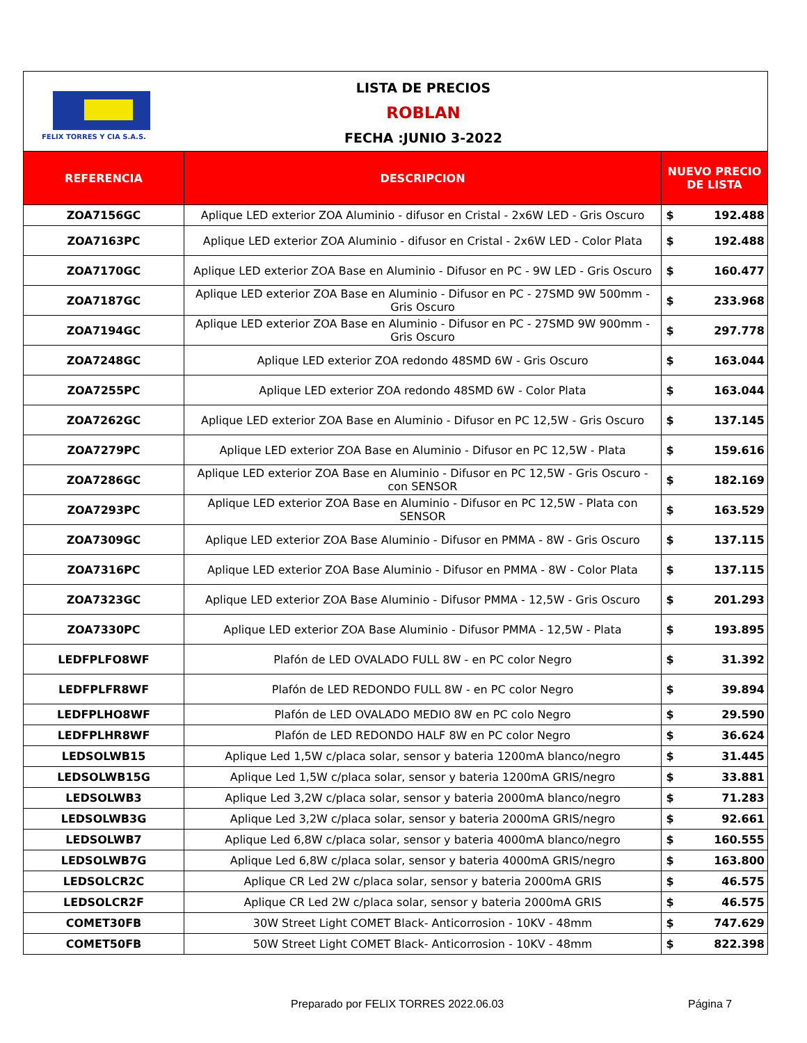FELIX TORRES Y CIA S.A.S.
LISTA DE PRECIOS
ROBLAN
FECHA :JUNIO 3-2022
| REFERENCIA | DESCRIPCION | NUEVO PRECIO DE LISTA | |
| --- | --- | --- | --- |
| ZOA7156GC | Aplique LED exterior ZOA Aluminio - difusor en Cristal - 2x6W LED - Gris Oscuro | $ | 192.488 |
| ZOA7163PC | Aplique LED exterior ZOA Aluminio - difusor en Cristal - 2x6W LED - Color Plata | $ | 192.488 |
| ZOA7170GC | Aplique LED exterior ZOA Base en Aluminio - Difusor en PC - 9W LED - Gris Oscuro | $ | 160.477 |
| ZOA7187GC | Aplique LED exterior ZOA Base en Aluminio - Difusor en PC - 27SMD 9W 500mm - Gris Oscuro | $ | 233.968 |
| ZOA7194GC | Aplique LED exterior ZOA Base en Aluminio - Difusor en PC - 27SMD 9W 900mm - Gris Oscuro | $ | 297.778 |
| ZOA7248GC | Aplique LED exterior ZOA redondo 48SMD 6W - Gris Oscuro | $ | 163.044 |
| ZOA7255PC | Aplique LED exterior ZOA redondo 48SMD 6W - Color Plata | $ | 163.044 |
| ZOA7262GC | Aplique LED exterior ZOA Base en Aluminio - Difusor en PC 12,5W - Gris Oscuro | $ | 137.145 |
| ZOA7279PC | Aplique LED exterior ZOA Base en Aluminio - Difusor en PC 12,5W - Plata | $ | 159.616 |
| ZOA7286GC | Aplique LED exterior ZOA Base en Aluminio - Difusor en PC 12,5W - Gris Oscuro - con SENSOR | $ | 182.169 |
| ZOA7293PC | Aplique LED exterior ZOA Base en Aluminio - Difusor en PC 12,5W - Plata con SENSOR | $ | 163.529 |
| ZOA7309GC | Aplique LED exterior ZOA Base Aluminio - Difusor en PMMA - 8W - Gris Oscuro | $ | 137.115 |
| ZOA7316PC | Aplique LED exterior ZOA Base Aluminio - Difusor en PMMA - 8W - Color Plata | $ | 137.115 |
| ZOA7323GC | Aplique LED exterior ZOA Base Aluminio - Difusor PMMA - 12,5W - Gris Oscuro | $ | 201.293 |
| ZOA7330PC | Aplique LED exterior ZOA Base Aluminio - Difusor PMMA - 12,5W - Plata | $ | 193.895 |
| LEDFPLFO8WF | Plafón de LED OVALADO FULL 8W - en PC color Negro | $ | 31.392 |
| LEDFPLFR8WF | Plafón de LED REDONDO FULL 8W - en PC color Negro | $ | 39.894 |
| LEDFPLHO8WF | Plafón de LED OVALADO MEDIO 8W en PC colo Negro | $ | 29.590 |
| LEDFPLHR8WF | Plafón de LED REDONDO HALF 8W en PC color Negro | $ | 36.624 |
| LEDSOLWB15 | Aplique Led 1,5W c/placa solar, sensor y bateria 1200mA blanco/negro | $ | 31.445 |
| LEDSOLWB15G | Aplique Led 1,5W c/placa solar, sensor y bateria 1200mA GRIS/negro | $ | 33.881 |
| LEDSOLWB3 | Aplique Led 3,2W c/placa solar, sensor y bateria 2000mA blanco/negro | $ | 71.283 |
| LEDSOLWB3G | Aplique Led 3,2W c/placa solar, sensor y bateria 2000mA GRIS/negro | $ | 92.661 |
| LEDSOLWB7 | Aplique Led 6,8W c/placa solar, sensor y bateria 4000mA blanco/negro | $ | 160.555 |
| LEDSOLWB7G | Aplique Led 6,8W c/placa solar, sensor y bateria 4000mA GRIS/negro | $ | 163.800 |
| LEDSOLCR2C | Aplique CR Led 2W c/placa solar, sensor y bateria 2000mA GRIS | $ | 46.575 |
| LEDSOLCR2F | Aplique CR Led 2W c/placa solar, sensor y bateria 2000mA GRIS | $ | 46.575 |
| COMET30FB | 30W Street Light COMET Black- Anticorrosion - 10KV - 48mm | $ | 747.629 |
| COMET50FB | 50W Street Light COMET Black- Anticorrosion - 10KV - 48mm | $ | 822.398 |
Preparado por FELIX TORRES 2022.06.03 Página 7